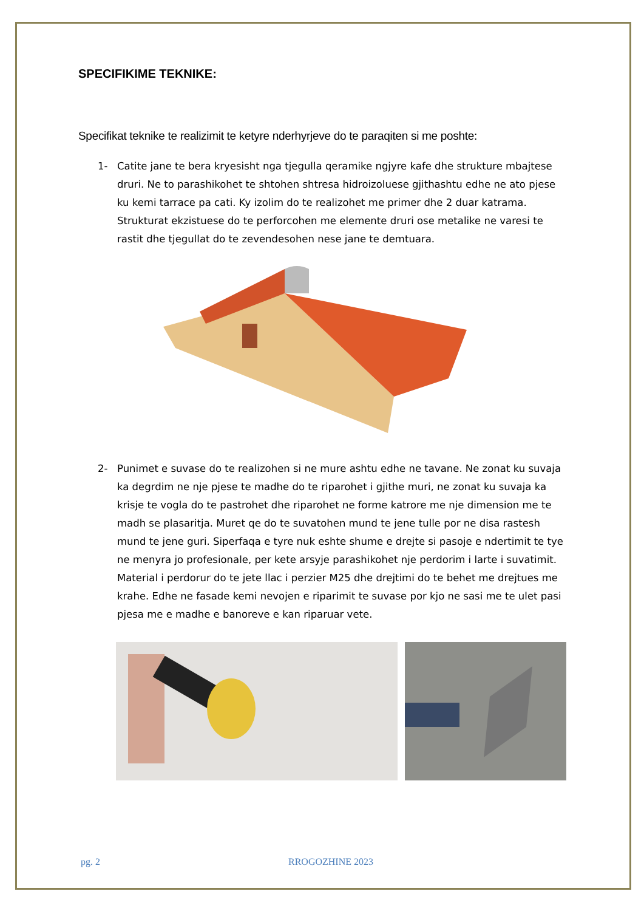SPECIFIKIME TEKNIKE:
Specifikat teknike te realizimit te ketyre nderhyrjeve do te paraqiten si me poshte:
1- Catite jane te bera kryesisht nga tjegulla qeramike ngjyre kafe dhe strukture mbajtese druri. Ne to parashikohet te shtohen shtresa hidroizoluese gjithashtu edhe ne ato pjese ku kemi tarrace pa cati. Ky izolim do te realizohet me primer dhe 2 duar katrama. Strukturat ekzistuese do te perforcohen me elemente druri ose metalike ne varesi te rastit dhe tjegullat do te zevendesohen nese jane te demtuara.
2- Punimet e suvase do te realizohen si ne mure ashtu edhe ne tavane. Ne zonat ku suvaja ka degrdim ne nje pjese te madhe do te riparohet i gjithe muri, ne zonat ku suvaja ka krisje te vogla do te pastrohet dhe riparohet ne forme katrore me nje dimension me te madh se plasaritja. Muret qe do te suvatohen mund te jene tulle por ne disa rastesh mund te jene guri. Siperfaqa e tyre nuk eshte shume e drejte si pasoje e ndertimit te tye ne menyra jo profesionale, per kete arsyje parashikohet nje perdorim i larte i suvatimit. Material i perdorur do te jete llac i perzier M25 dhe drejtimi do te behet me drejtues me krahe. Edhe ne fasade kemi nevojen e riparimit te suvase por kjo ne sasi me te ulet pasi pjesa me e madhe e banoreve e kan riparuar vete.
pg. 2 RROGOZHINE 2023